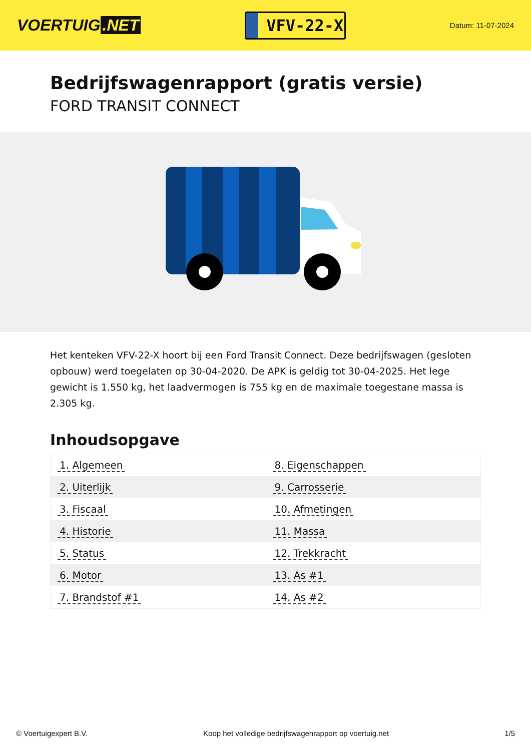VOERTUIG.NET
VFV-22-X
Datum: 11-07-2024
Bedrijfswagenrapport (gratis versie)
FORD TRANSIT CONNECT
Het kenteken VFV-22-X hoort bij een Ford Transit Connect. Deze bedrijfswagen (gesloten opbouw) werd toegelaten op 30-04-2020. De APK is geldig tot 30-04-2025. Het lege gewicht is 1.550 kg, het laadvermogen is 755 kg en de maximale toegestane massa is 2.305 kg.
Inhoudsopgave
| 1. Algemeen | 8. Eigenschappen |
| 2. Uiterlijk | 9. Carrosserie |
| 3. Fiscaal | 10. Afmetingen |
| 4. Historie | 11. Massa |
| 5. Status | 12. Trekkracht |
| 6. Motor | 13. As #1 |
| 7. Brandstof #1 | 14. As #2 |
© Voertuigexpert B.V. Koop het volledige bedrijfswagenrapport op voertuig.net 1/5